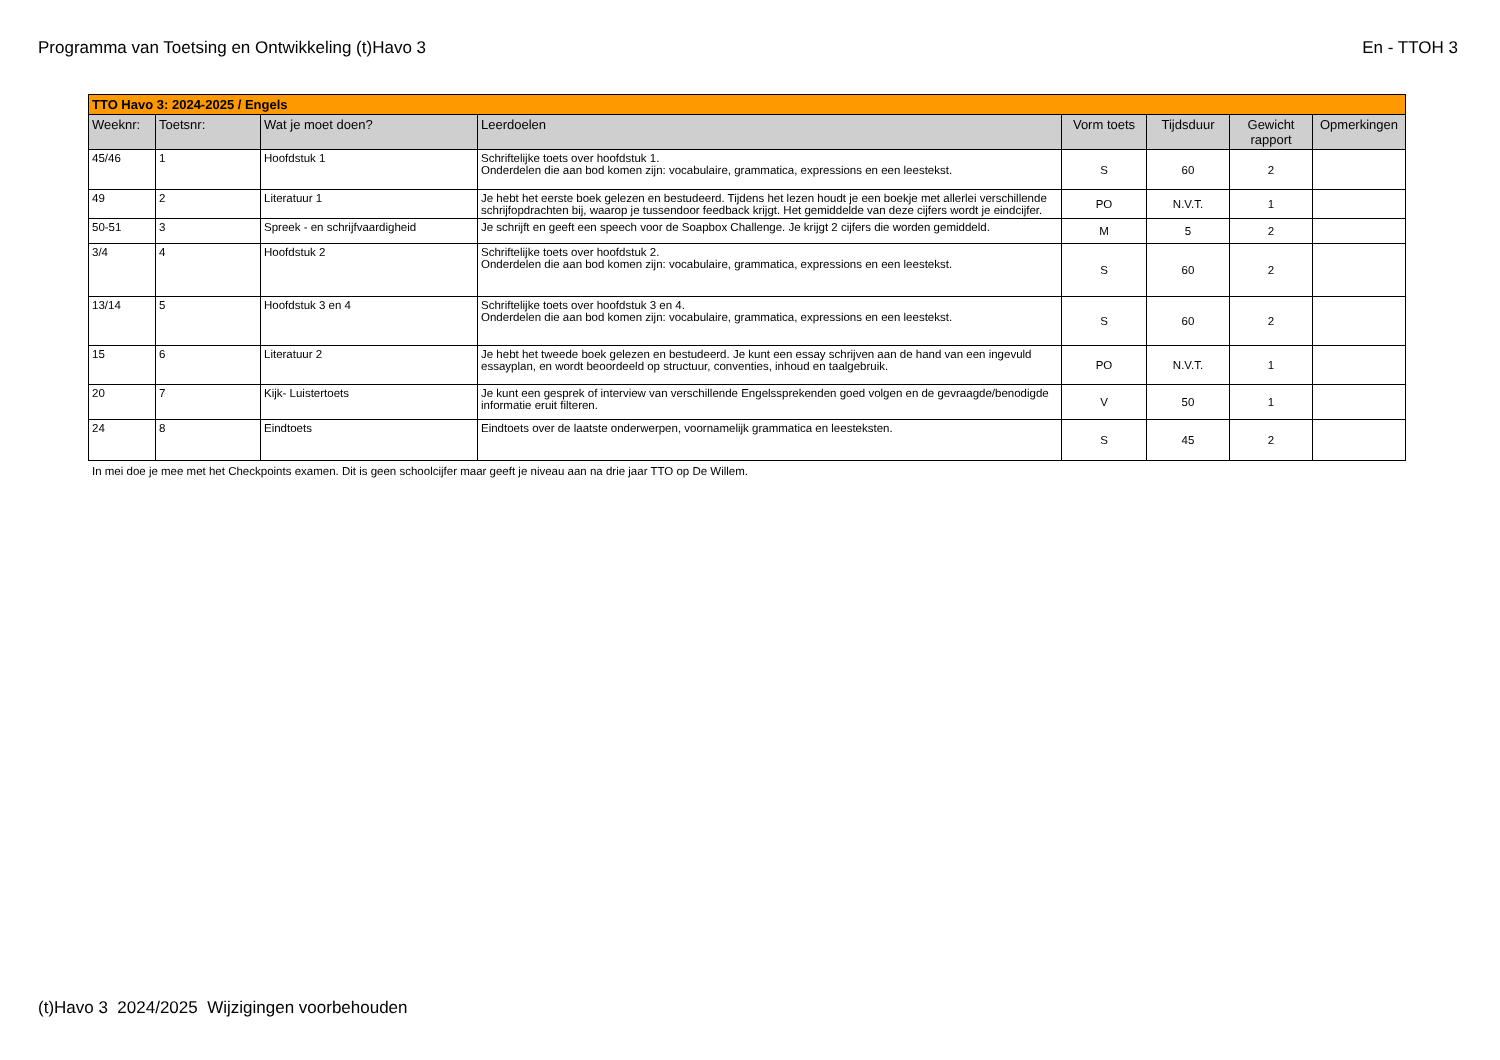Programma van Toetsing en Ontwikkeling (t)Havo 3 En - TTOH 3
| TTO Havo 3: 2024-2025 / Engels | | | | | | | |
| Weeknr: | Toetsnr: | Wat je moet doen? | Leerdoelen | Vorm toets | Tijdsduur | Gewicht rapport | Opmerkingen |
| 45/46 | 1 | Hoofdstuk 1 | Schriftelijke toets over hoofdstuk 1. Onderdelen die aan bod komen zijn: vocabulaire, grammatica, expressions en een leestekst. | S | 60 | 2 | |
| 49 | 2 | Literatuur 1 | Je hebt het eerste boek gelezen en bestudeerd. Tijdens het lezen houdt je een boekje met allerlei verschillende schrijfopdrachten bij, waarop je tussendoor feedback krijgt. Het gemiddelde van deze cijfers wordt je eindcijfer. | PO | N.V.T. | 1 | |
| 50-51 | 3 | Spreek - en schrijfvaardigheid | Je schrijft en geeft een speech voor de Soapbox Challenge. Je krijgt 2 cijfers die worden gemiddeld. | M | 5 | 2 | |
| 3/4 | 4 | Hoofdstuk 2 | Schriftelijke toets over hoofdstuk 2. Onderdelen die aan bod komen zijn: vocabulaire, grammatica, expressions en een leestekst. | S | 60 | 2 | |
| 13/14 | 5 | Hoofdstuk 3 en 4 | Schriftelijke toets over hoofdstuk 3 en 4. Onderdelen die aan bod komen zijn: vocabulaire, grammatica, expressions en een leestekst. | S | 60 | 2 | |
| 15 | 6 | Literatuur 2 | Je hebt het tweede boek gelezen en bestudeerd. Je kunt een essay schrijven aan de hand van een ingevuld essayplan, en wordt beoordeeld op structuur, conventies, inhoud en taalgebruik. | PO | N.V.T. | 1 | |
| 20 | 7 | Kijk- Luistertoets | Je kunt een gesprek of interview van verschillende Engelssprekenden goed volgen en de gevraagde/benodigde informatie eruit filteren. | V | 50 | 1 | |
| 24 | 8 | Eindtoets | Eindtoets over de laatste onderwerpen, voornamelijk grammatica en leesteksten. | S | 45 | 2 | |
In mei doe je mee met het Checkpoints examen. Dit is geen schoolcijfer maar geeft je niveau aan na drie jaar TTO op De Willem.
(t)Havo 3 2024/2025 Wijzigingen voorbehouden